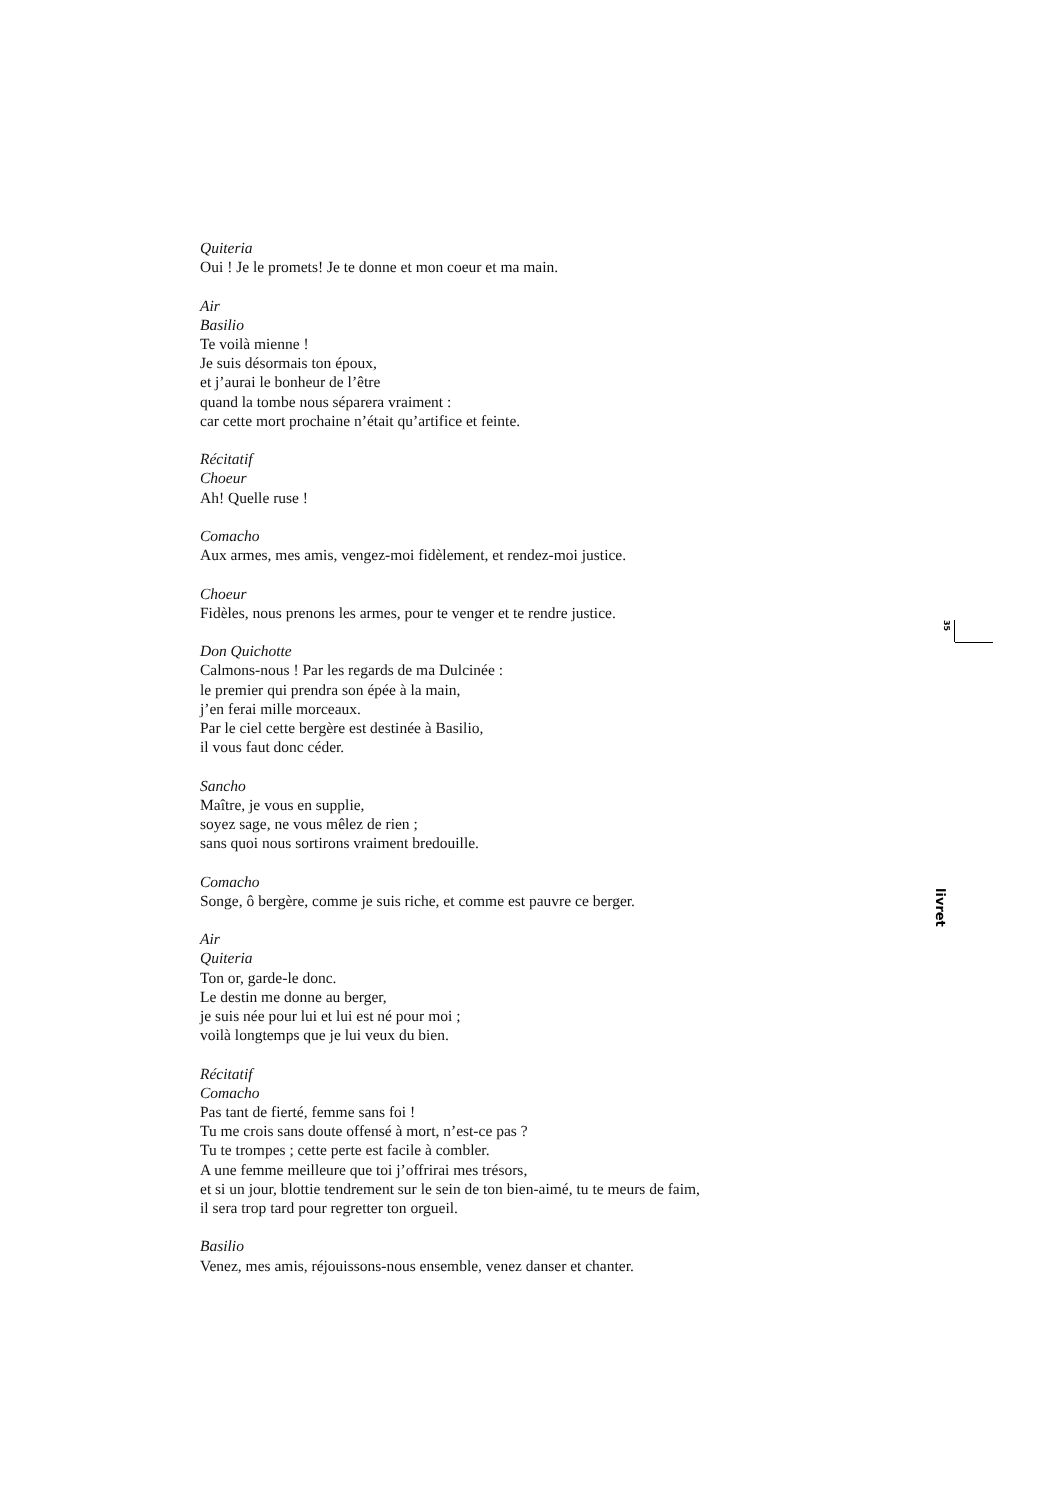Quiteria
Oui ! Je le promets! Je te donne et mon coeur et ma main.
Air
Basilio
Te voilà mienne !
Je suis désormais ton époux,
et j’aurai le bonheur de l’être
quand la tombe nous séparera vraiment :
car cette mort prochaine n’était qu’artifice et feinte.
Récitatif
Choeur
Ah! Quelle ruse !
Comacho
Aux armes, mes amis, vengez-moi fidèlement, et rendez-moi justice.
Choeur
Fidèles, nous prenons les armes, pour te venger et te rendre justice.
Don Quichotte
Calmons-nous ! Par les regards de ma Dulcinée :
le premier qui prendra son épée à la main,
j’en ferai mille morceaux.
Par le ciel cette bergère est destinée à Basilio,
il vous faut donc céder.
Sancho
Maître, je vous en supplie,
soyez sage, ne vous mêlez de rien ;
sans quoi nous sortirons vraiment bredouille.
Comacho
Songe, ô bergère, comme je suis riche, et comme est pauvre ce berger.
Air
Quiteria
Ton or, garde-le donc.
Le destin me donne au berger,
je suis née pour lui et lui est né pour moi ;
voilà longtemps que je lui veux du bien.
Récitatif
Comacho
Pas tant de fierté, femme sans foi !
Tu me crois sans doute offensé à mort, n’est-ce pas ?
Tu te trompes ; cette perte est facile à combler.
A une femme meilleure que toi j’offrirai mes trésors,
et si un jour, blottie tendrement sur le sein de ton bien-aimé, tu te meurs de faim,
il sera trop tard pour regretter ton orgueil.
Basilio
Venez, mes amis, réjouissons-nous ensemble, venez danser et chanter.
35
livret